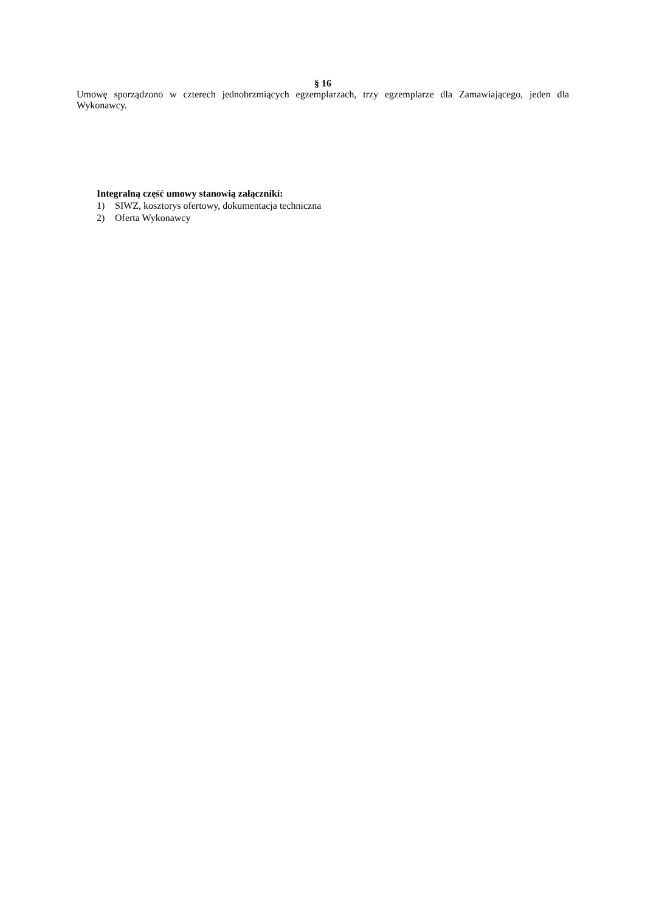§ 16
Umowę sporządzono w czterech jednobrzmiących egzemplarzach, trzy egzemplarze dla Zamawiającego, jeden dla Wykonawcy.
Integralną część umowy stanowią załączniki:
1) SIWZ, kosztorys ofertowy, dokumentacja techniczna
2) Oferta Wykonawcy